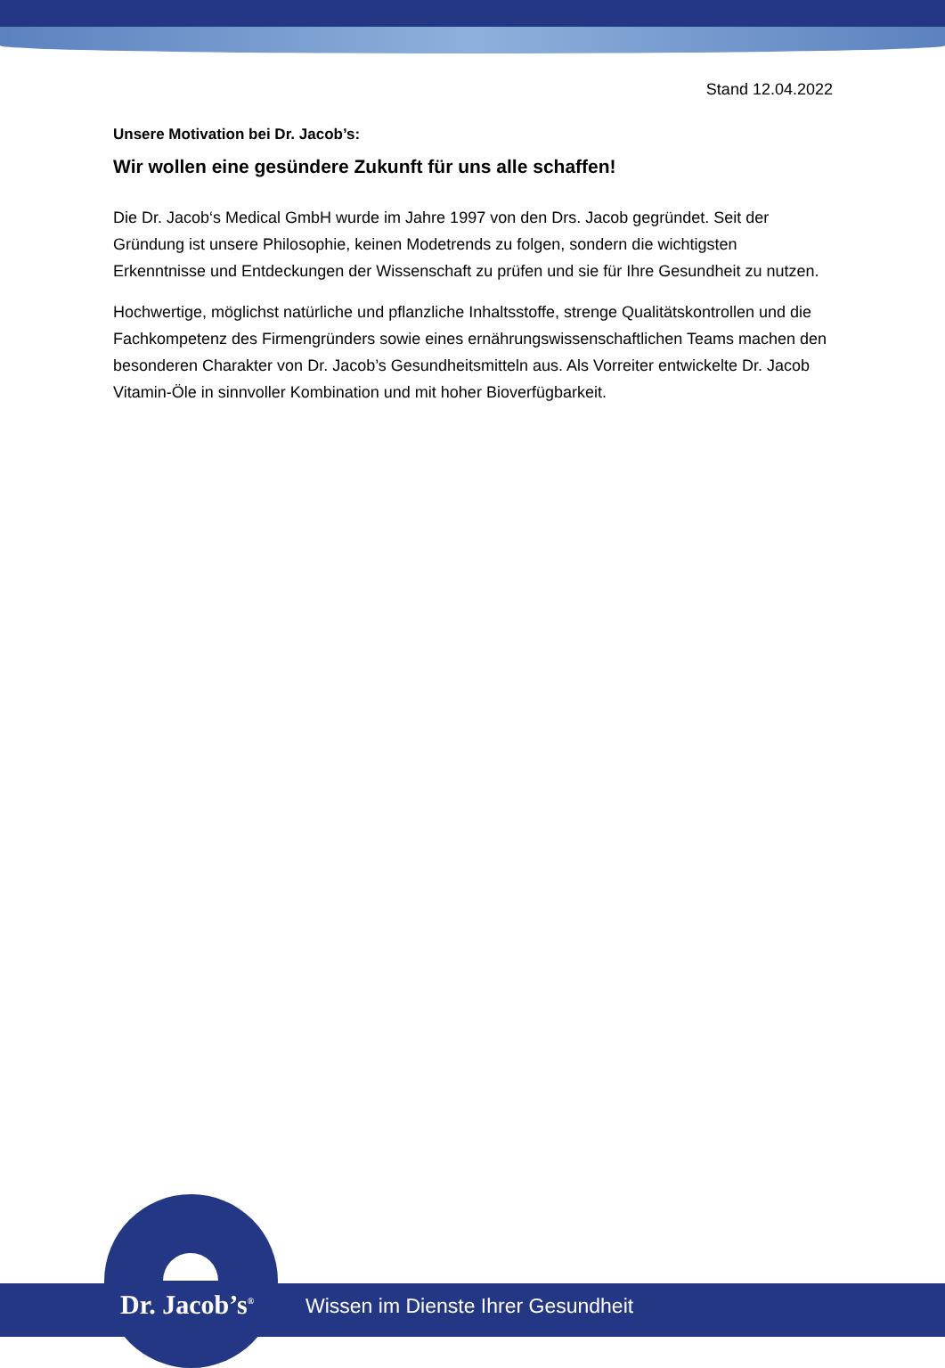Stand 12.04.2022
Unsere Motivation bei Dr. Jacob’s:
Wir wollen eine gesündere Zukunft für uns alle schaffen!
Die Dr. Jacob‘s Medical GmbH wurde im Jahre 1997 von den Drs. Jacob gegründet. Seit der Gründung ist unsere Philosophie, keinen Modetrends zu folgen, sondern die wichtigsten Erkenntnisse und Entdeckungen der Wissenschaft zu prüfen und sie für Ihre Gesundheit zu nutzen.
Hochwertige, möglichst natürliche und pflanzliche Inhaltsstoffe, strenge Qualitätskontrollen und die Fachkompetenz des Firmengründers sowie eines ernährungswissenschaftlichen Teams machen den besonderen Charakter von Dr. Jacob’s Gesundheitsmitteln aus. Als Vorreiter entwickelte Dr. Jacob Vitamin-Öle in sinnvoller Kombination und mit hoher Bioverfügbarkeit.
Dr. Jacob’s<sup>®</sup>
Wissen im Dienste Ihrer Gesundheit